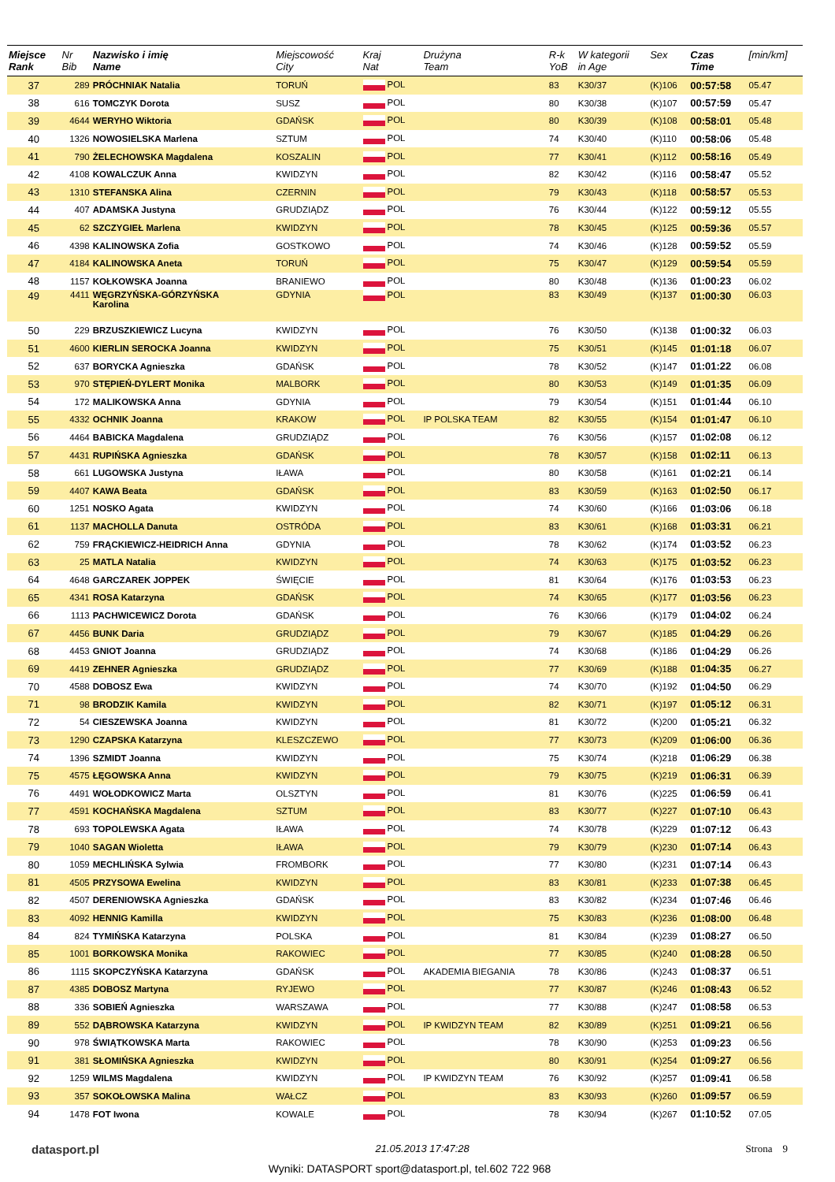| Miejsce Rank | Nr Bib | Nazwisko i imię Name | Miejscowość City | Kraj Nat | Drużyna Team | R-k YoB | W kategorii in Age | Sex | Czas Time | [min/km] |
| --- | --- | --- | --- | --- | --- | --- | --- | --- | --- | --- |
| 37 | 289 | PRÓCHNIAK Natalia | TORUŃ | POL | | 83 | K30/37 | (K)106 | 00:57:58 | 05.47 |
| 38 | 616 | TOMCZYK Dorota | SUSZ | POL | | 80 | K30/38 | (K)107 | 00:57:59 | 05.47 |
| 39 | 4644 | WERYHO Wiktoria | GDAŃSK | POL | | 80 | K30/39 | (K)108 | 00:58:01 | 05.48 |
| 40 | 1326 | NOWOSIELSKA Marlena | SZTUM | POL | | 74 | K30/40 | (K)110 | 00:58:06 | 05.48 |
| 41 | 790 | ŻELECHOWSKA Magdalena | KOSZALIN | POL | | 77 | K30/41 | (K)112 | 00:58:16 | 05.49 |
| 42 | 4108 | KOWALCZUK Anna | KWIDZYN | POL | | 82 | K30/42 | (K)116 | 00:58:47 | 05.52 |
| 43 | 1310 | STEFANSKA Alina | CZERNIN | POL | | 79 | K30/43 | (K)118 | 00:58:57 | 05.53 |
| 44 | 407 | ADAMSKA Justyna | GRUDZIĄDZ | POL | | 76 | K30/44 | (K)122 | 00:59:12 | 05.55 |
| 45 | 62 | SZCZYGIEŁ Marlena | KWIDZYN | POL | | 78 | K30/45 | (K)125 | 00:59:36 | 05.57 |
| 46 | 4398 | KALINOWSKA Zofia | GOSTKOWO | POL | | 74 | K30/46 | (K)128 | 00:59:52 | 05.59 |
| 47 | 4184 | KALINOWSKA Aneta | TORUŃ | POL | | 75 | K30/47 | (K)129 | 00:59:54 | 05.59 |
| 48 | 1157 | KOŁKOWSKA Joanna | BRANIEWO | POL | | 80 | K30/48 | (K)136 | 01:00:23 | 06.02 |
| 49 | 4411 | WĘGRZYŃSKA-GÓRZYŃSKA Karolina | GDYNIA | POL | | 83 | K30/49 | (K)137 | 01:00:30 | 06.03 |
| 50 | 229 | BRZUSZKIEWICZ Lucyna | KWIDZYN | POL | | 76 | K30/50 | (K)138 | 01:00:32 | 06.03 |
| 51 | 4600 | KIERLIN SEROCKA Joanna | KWIDZYN | POL | | 75 | K30/51 | (K)145 | 01:01:18 | 06.07 |
| 52 | 637 | BORYCKA Agnieszka | GDAŃSK | POL | | 78 | K30/52 | (K)147 | 01:01:22 | 06.08 |
| 53 | 970 | STĘPIEŃ-DYLERT Monika | MALBORK | POL | | 80 | K30/53 | (K)149 | 01:01:35 | 06.09 |
| 54 | 172 | MALIKOWSKA Anna | GDYNIA | POL | | 79 | K30/54 | (K)151 | 01:01:44 | 06.10 |
| 55 | 4332 | OCHNIK Joanna | KRAKOW | POL | IP POLSKA TEAM | 82 | K30/55 | (K)154 | 01:01:47 | 06.10 |
| 56 | 4464 | BABICKA Magdalena | GRUDZIĄDZ | POL | | 76 | K30/56 | (K)157 | 01:02:08 | 06.12 |
| 57 | 4431 | RUPIŃSKA Agnieszka | GDAŃSK | POL | | 78 | K30/57 | (K)158 | 01:02:11 | 06.13 |
| 58 | 661 | LUGOWSKA Justyna | IŁAWA | POL | | 80 | K30/58 | (K)161 | 01:02:21 | 06.14 |
| 59 | 4407 | KAWA Beata | GDAŃSK | POL | | 83 | K30/59 | (K)163 | 01:02:50 | 06.17 |
| 60 | 1251 | NOSKO Agata | KWIDZYN | POL | | 74 | K30/60 | (K)166 | 01:03:06 | 06.18 |
| 61 | 1137 | MACHOLLA Danuta | OSTRÓDA | POL | | 83 | K30/61 | (K)168 | 01:03:31 | 06.21 |
| 62 | 759 | FRĄCKIEWICZ-HEIDRICH Anna | GDYNIA | POL | | 78 | K30/62 | (K)174 | 01:03:52 | 06.23 |
| 63 | 25 | MATLA Natalia | KWIDZYN | POL | | 74 | K30/63 | (K)175 | 01:03:52 | 06.23 |
| 64 | 4648 | GARCZAREK JOPPEK | ŚWIĘCIE | POL | | 81 | K30/64 | (K)176 | 01:03:53 | 06.23 |
| 65 | 4341 | ROSA Katarzyna | GDAŃSK | POL | | 74 | K30/65 | (K)177 | 01:03:56 | 06.23 |
| 66 | 1113 | PACHWICEWICZ Dorota | GDAŃSK | POL | | 76 | K30/66 | (K)179 | 01:04:02 | 06.24 |
| 67 | 4456 | BUNK Daria | GRUDZIĄDZ | POL | | 79 | K30/67 | (K)185 | 01:04:29 | 06.26 |
| 68 | 4453 | GNIOT Joanna | GRUDZIĄDZ | POL | | 74 | K30/68 | (K)186 | 01:04:29 | 06.26 |
| 69 | 4419 | ZEHNER Agnieszka | GRUDZIĄDZ | POL | | 77 | K30/69 | (K)188 | 01:04:35 | 06.27 |
| 70 | 4588 | DOBOSZ Ewa | KWIDZYN | POL | | 74 | K30/70 | (K)192 | 01:04:50 | 06.29 |
| 71 | 98 | BRODZIK Kamila | KWIDZYN | POL | | 82 | K30/71 | (K)197 | 01:05:12 | 06.31 |
| 72 | 54 | CIESZEWSKA Joanna | KWIDZYN | POL | | 81 | K30/72 | (K)200 | 01:05:21 | 06.32 |
| 73 | 1290 | CZAPSKA Katarzyna | KLESZCZEWO | POL | | 77 | K30/73 | (K)209 | 01:06:00 | 06.36 |
| 74 | 1396 | SZMIDT Joanna | KWIDZYN | POL | | 75 | K30/74 | (K)218 | 01:06:29 | 06.38 |
| 75 | 4575 | ŁĘGOWSKA Anna | KWIDZYN | POL | | 79 | K30/75 | (K)219 | 01:06:31 | 06.39 |
| 76 | 4491 | WOŁODKOWICZ Marta | OLSZTYN | POL | | 81 | K30/76 | (K)225 | 01:06:59 | 06.41 |
| 77 | 4591 | KOCHAŃSKA Magdalena | SZTUM | POL | | 83 | K30/77 | (K)227 | 01:07:10 | 06.43 |
| 78 | 693 | TOPOLEWSKA Agata | IŁAWA | POL | | 74 | K30/78 | (K)229 | 01:07:12 | 06.43 |
| 79 | 1040 | SAGAN Wioletta | IŁAWA | POL | | 79 | K30/79 | (K)230 | 01:07:14 | 06.43 |
| 80 | 1059 | MECHLIŃSKA Sylwia | FROMBORK | POL | | 77 | K30/80 | (K)231 | 01:07:14 | 06.43 |
| 81 | 4505 | PRZYSOWA Ewelina | KWIDZYN | POL | | 83 | K30/81 | (K)233 | 01:07:38 | 06.45 |
| 82 | 4507 | DERENIOWSKA Agnieszka | GDAŃSK | POL | | 83 | K30/82 | (K)234 | 01:07:46 | 06.46 |
| 83 | 4092 | HENNIG Kamilla | KWIDZYN | POL | | 75 | K30/83 | (K)236 | 01:08:00 | 06.48 |
| 84 | 824 | TYMIŃSKA Katarzyna | POLSKA | POL | | 81 | K30/84 | (K)239 | 01:08:27 | 06.50 |
| 85 | 1001 | BORKOWSKA Monika | RAKOWIEC | POL | | 77 | K30/85 | (K)240 | 01:08:28 | 06.50 |
| 86 | 1115 | SKOPCZYŃSKA Katarzyna | GDAŃSK | POL | AKADEMIA BIEGANIA | 78 | K30/86 | (K)243 | 01:08:37 | 06.51 |
| 87 | 4385 | DOBOSZ Martyna | RYJEWO | POL | | 77 | K30/87 | (K)246 | 01:08:43 | 06.52 |
| 88 | 336 | SOBIEŃ Agnieszka | WARSZAWA | POL | | 77 | K30/88 | (K)247 | 01:08:58 | 06.53 |
| 89 | 552 | DĄBROWSKA Katarzyna | KWIDZYN | POL | IP KWIDZYN TEAM | 82 | K30/89 | (K)251 | 01:09:21 | 06.56 |
| 90 | 978 | ŚWIĄTKOWSKA Marta | RAKOWIEC | POL | | 78 | K30/90 | (K)253 | 01:09:23 | 06.56 |
| 91 | 381 | SŁOMIŃSKA Agnieszka | KWIDZYN | POL | | 80 | K30/91 | (K)254 | 01:09:27 | 06.56 |
| 92 | 1259 | WILMS Magdalena | KWIDZYN | POL | IP KWIDZYN TEAM | 76 | K30/92 | (K)257 | 01:09:41 | 06.58 |
| 93 | 357 | SOKOŁOWSKA Malina | WAŁCZ | POL | | 83 | K30/93 | (K)260 | 01:09:57 | 06.59 |
| 94 | 1478 | FOT Iwona | KOWALE | POL | | 78 | K30/94 | (K)267 | 01:10:52 | 07.05 |
datasport.pl 21.05.2013 17:47:28 Strona 9
Wyniki: DATASPORT sport@datasport.pl, tel.602 722 968